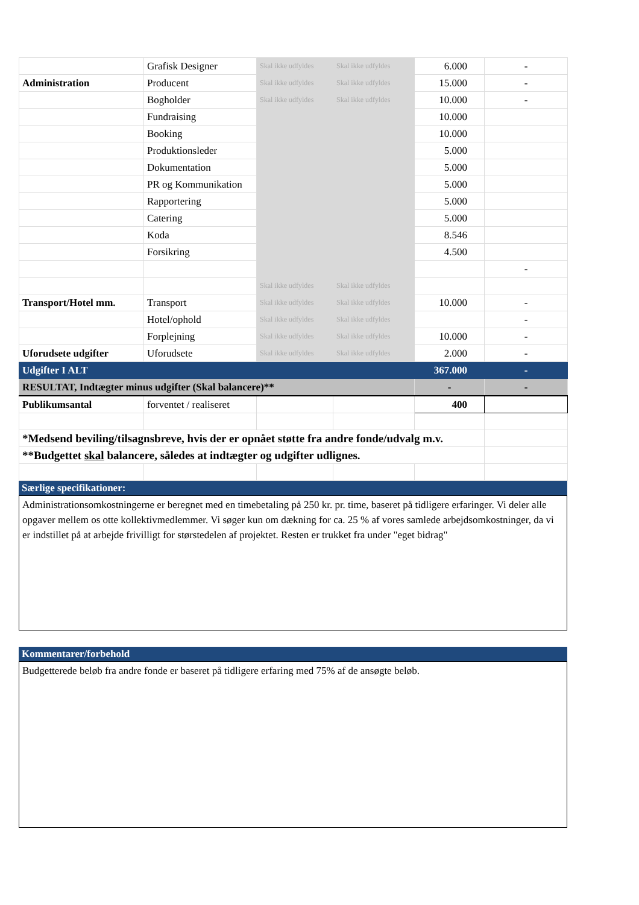| | Grafisk Designer | Skal ikke udfyldes | Skal ikke udfyldes | 6.000 | - |
| Administration | Producent | Skal ikke udfyldes | Skal ikke udfyldes | 15.000 | - |
| | Bogholder | Skal ikke udfyldes | Skal ikke udfyldes | 10.000 | - |
| | Fundraising | | | 10.000 | |
| | Booking | | | 10.000 | |
| | Produktionsleder | | | 5.000 | |
| | Dokumentation | | | 5.000 | |
| | PR og Kommunikation | | | 5.000 | |
| | Rapportering | | | 5.000 | |
| | Catering | | | 5.000 | |
| | Koda | | | 8.546 | |
| | Forsikring | | | 4.500 | |
| | | | | | - |
| | | Skal ikke udfyldes | Skal ikke udfyldes | | |
| Transport/Hotel mm. | Transport | Skal ikke udfyldes | Skal ikke udfyldes | 10.000 | - |
| | Hotel/ophold | Skal ikke udfyldes | Skal ikke udfyldes | | - |
| | Forplejning | Skal ikke udfyldes | Skal ikke udfyldes | 10.000 | - |
| Uforudsete udgifter | Uforudsete | Skal ikke udfyldes | Skal ikke udfyldes | 2.000 | - |
| Udgifter I ALT | | | | 367.000 | - |
| RESULTAT, Indtægter minus udgifter (Skal balancere)** | | | | - | - |
| Publikumsantal | forventet / realiseret | | | 400 | |
| *Medsend beviling/tilsagnsbreve, hvis der er opnået støtte fra andre fonde/udvalg m.v. | | | | | |
| **Budgettet skal balancere, således at indtægter og udgifter udlignes. | | | | | |
Særlige specifikationer:
Administrationsomkostningerne er beregnet med en timebetaling på 250 kr. pr. time, baseret på tidligere erfaringer. Vi deler alle opgaver mellem os otte kollektivmedlemmer. Vi søger kun om dækning for ca. 25 % af vores samlede arbejdsomkostninger, da vi er indstillet på at arbejde frivilligt for størstedelen af projektet. Resten er trukket fra under "eget bidrag"
Kommentarer/forbehold
Budgetterede beløb fra andre fonde er baseret på tidligere erfaring med 75% af de ansøgte beløb.